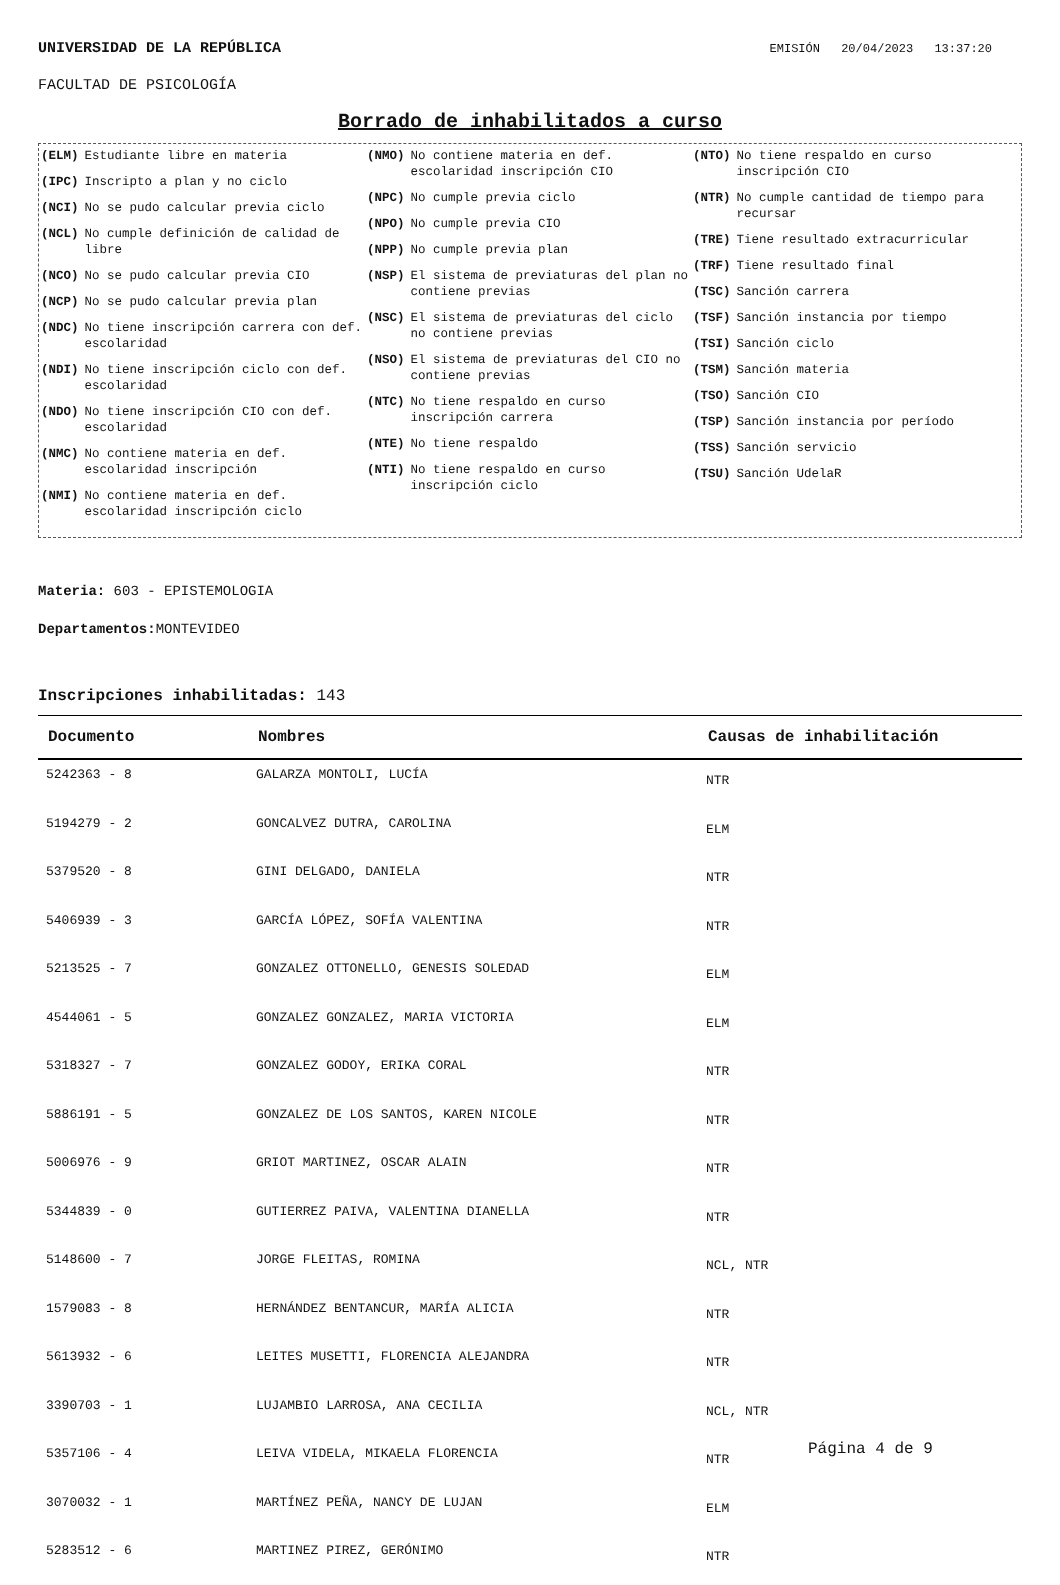UNIVERSIDAD DE LA REPÚBLICA EMISIÓN 20/04/2023 13:37:20
FACULTAD DE PSICOLOGÍA
Borrado de inhabilitados a curso
(ELM) Estudiante libre en materia
(IPC) Inscripto a plan y no ciclo
(NCI) No se pudo calcular previa ciclo
(NCL) No cumple definición de calidad de libre
(NCO) No se pudo calcular previa CIO
(NCP) No se pudo calcular previa plan
(NDC) No tiene inscripción carrera con def. escolaridad
(NDI) No tiene inscripción ciclo con def. escolaridad
(NDO) No tiene inscripción CIO con def. escolaridad
(NMC) No contiene materia en def. escolaridad inscripción
(NMI) No contiene materia en def. escolaridad inscripción ciclo
(NMO) No contiene materia en def. escolaridad inscripción CIO
(NPC) No cumple previa ciclo
(NPO) No cumple previa CIO
(NPP) No cumple previa plan
(NSP) El sistema de previaturas del plan no contiene previas
(NSC) El sistema de previaturas del ciclo no contiene previas
(NSO) El sistema de previaturas del CIO no contiene previas
(NTC) No tiene respaldo en curso inscripción carrera
(NTE) No tiene respaldo
(NTI) No tiene respaldo en curso inscripción ciclo
(NTO) No tiene respaldo en curso inscripción CIO
(NTR) No cumple cantidad de tiempo para recursar
(TRE) Tiene resultado extracurricular
(TRF) Tiene resultado final
(TSC) Sanción carrera
(TSF) Sanción instancia por tiempo
(TSI) Sanción ciclo
(TSM) Sanción materia
(TSO) Sanción CIO
(TSP) Sanción instancia por período
(TSS) Sanción servicio
(TSU) Sanción UdelaR
Materia: 603 - EPISTEMOLOGIA
Departamentos: MONTEVIDEO
Inscripciones inhabilitadas: 143
| Documento | Nombres | Causas de inhabilitación |
| --- | --- | --- |
| 5242363 - 8 | GALARZA MONTOLI, LUCÍA | NTR |
| 5194279 - 2 | GONCALVEZ DUTRA, CAROLINA | ELM |
| 5379520 - 8 | GINI DELGADO, DANIELA | NTR |
| 5406939 - 3 | GARCÍA LÓPEZ, SOFÍA VALENTINA | NTR |
| 5213525 - 7 | GONZALEZ OTTONELLO, GENESIS SOLEDAD | ELM |
| 4544061 - 5 | GONZALEZ GONZALEZ, MARIA VICTORIA | ELM |
| 5318327 - 7 | GONZALEZ GODOY, ERIKA CORAL | NTR |
| 5886191 - 5 | GONZALEZ DE LOS SANTOS, KAREN NICOLE | NTR |
| 5006976 - 9 | GRIOT MARTINEZ, OSCAR ALAIN | NTR |
| 5344839 - 0 | GUTIERREZ PAIVA, VALENTINA DIANELLA | NTR |
| 5148600 - 7 | JORGE FLEITAS, ROMINA | NCL, NTR |
| 1579083 - 8 | HERNÁNDEZ BENTANCUR, MARÍA ALICIA | NTR |
| 5613932 - 6 | LEITES MUSETTI, FLORENCIA ALEJANDRA | NTR |
| 3390703 - 1 | LUJAMBIO LARROSA, ANA CECILIA | NCL, NTR |
| 5357106 - 4 | LEIVA VIDELA, MIKAELA FLORENCIA | NTR |
| 3070032 - 1 | MARTÍNEZ PEÑA, NANCY DE LUJAN | ELM |
| 5283512 - 6 | MARTINEZ PIREZ, GERÓNIMO | NTR |
Página 4 de 9